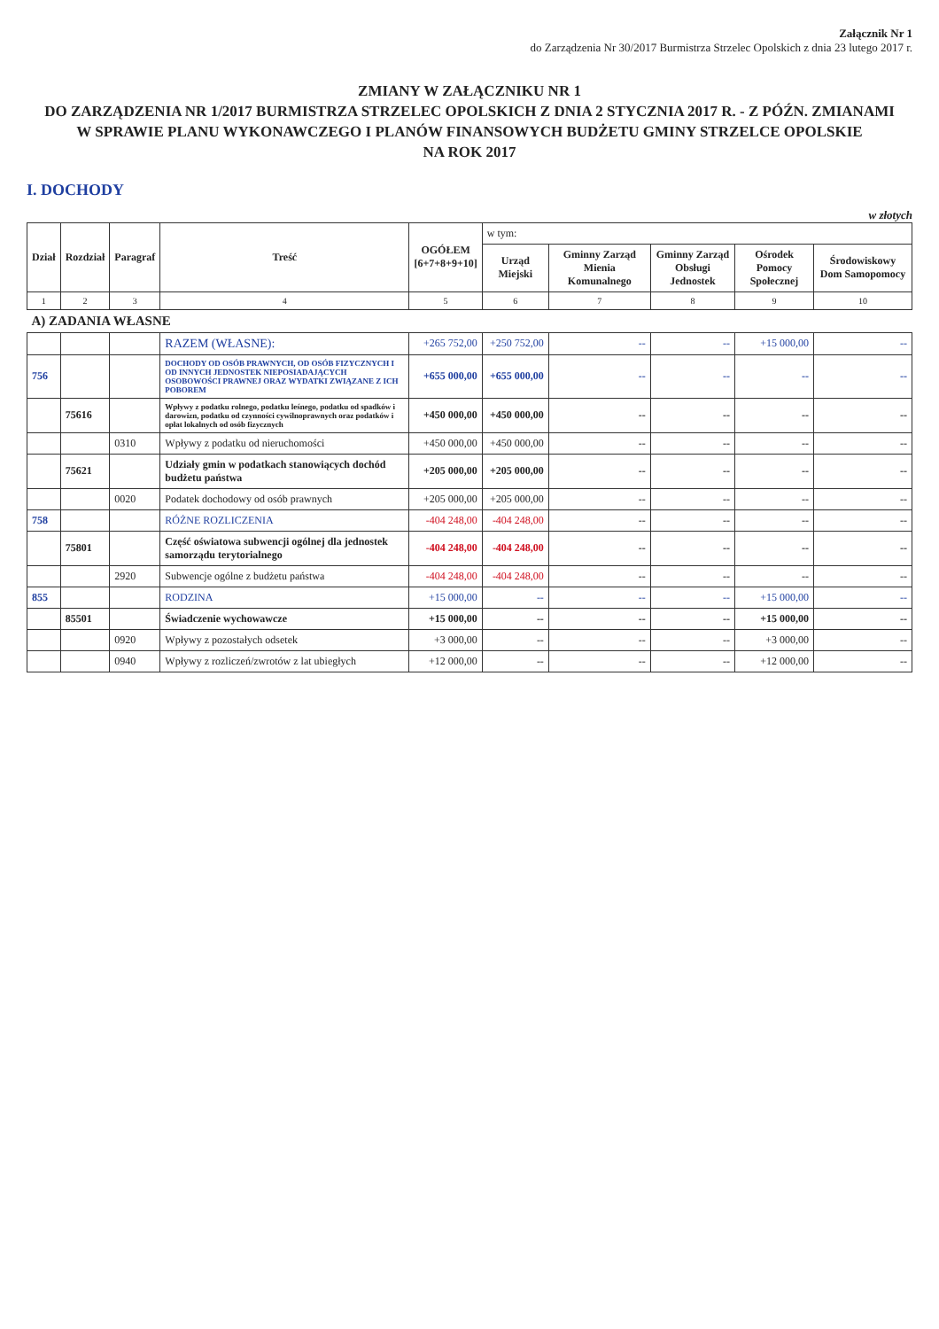Załącznik Nr 1
do Zarządzenia Nr 30/2017 Burmistrza Strzelec Opolskich z dnia 23 lutego 2017 r.
ZMIANY W ZAŁĄCZNIKU NR 1
DO ZARZĄDZENIA NR 1/2017 BURMISTRZA STRZELEC OPOLSKICH Z DNIA 2 STYCZNIA 2017 R. - Z PÓŹN. ZMIANAMI
W SPRAWIE PLANU WYKONAWCZEGO I PLANÓW FINANSOWYCH BUDŻETU GMINY STRZELCE OPOLSKIE
NA ROK 2017
I. DOCHODY
w złotych
| Dział | Rozdział | Paragraf | Treść | OGÓŁEM [6+7+8+9+10] | w tym: | | | | |
| --- | --- | --- | --- | --- | --- | --- | --- | --- | --- |
| | | | | | Urząd Miejski | Gminny Zarząd Mienia Komunalnego | Gminny Zarząd Obsługi Jednostek | Ośrodek Pomocy Społecznej | Środowiskowy Dom Samopomocy |
| 1 | 2 | 3 | 4 | 5 | 6 | 7 | 8 | 9 | 10 |
| A) ZADANIA WŁASNE | | | | | | | | | |
| | | | RAZEM (WŁASNE): | +265 752,00 | +250 752,00 | -- | -- | +15 000,00 | -- |
| 756 | | | DOCHODY OD OSÓB PRAWNYCH, OD OSÓB FIZYCZNYCH I OD INNYCH JEDNOSTEK NIEPOSIADAJĄCYCH OSOBOWOŚCI PRAWNEJ ORAZ WYDATKI ZWIĄZANE Z ICH POBOREM | +655 000,00 | +655 000,00 | -- | -- | -- | -- |
| | 75616 | | Wpływy z podatku rolnego, podatku leśnego, podatku od spadków i darowizn, podatku od czynności cywilnoprawnych oraz podatków i opłat lokalnych od osób fizycznych | +450 000,00 | +450 000,00 | -- | -- | -- | -- |
| | | 0310 | Wpływy z podatku od nieruchomości | +450 000,00 | +450 000,00 | -- | -- | -- | -- |
| | 75621 | | Udziały gmin w podatkach stanowiących dochód budżetu państwa | +205 000,00 | +205 000,00 | -- | -- | -- | -- |
| | | 0020 | Podatek dochodowy od osób prawnych | +205 000,00 | +205 000,00 | -- | -- | -- | -- |
| 758 | | | RÓŻNE ROZLICZENIA | -404 248,00 | -404 248,00 | -- | -- | -- | -- |
| | 75801 | | Część oświatowa subwencji ogólnej dla jednostek samorządu terytorialnego | -404 248,00 | -404 248,00 | -- | -- | -- | -- |
| | | 2920 | Subwencje ogólne z budżetu państwa | -404 248,00 | -404 248,00 | -- | -- | -- | -- |
| 855 | | | RODZINA | +15 000,00 | -- | -- | -- | +15 000,00 | -- |
| | 85501 | | Świadczenie wychowawcze | +15 000,00 | -- | -- | -- | +15 000,00 | -- |
| | | 0920 | Wpływy z pozostałych odsetek | +3 000,00 | -- | -- | -- | +3 000,00 | -- |
| | | 0940 | Wpływy z rozliczeń/zwrotów z lat ubiegłych | +12 000,00 | -- | -- | -- | +12 000,00 | -- |